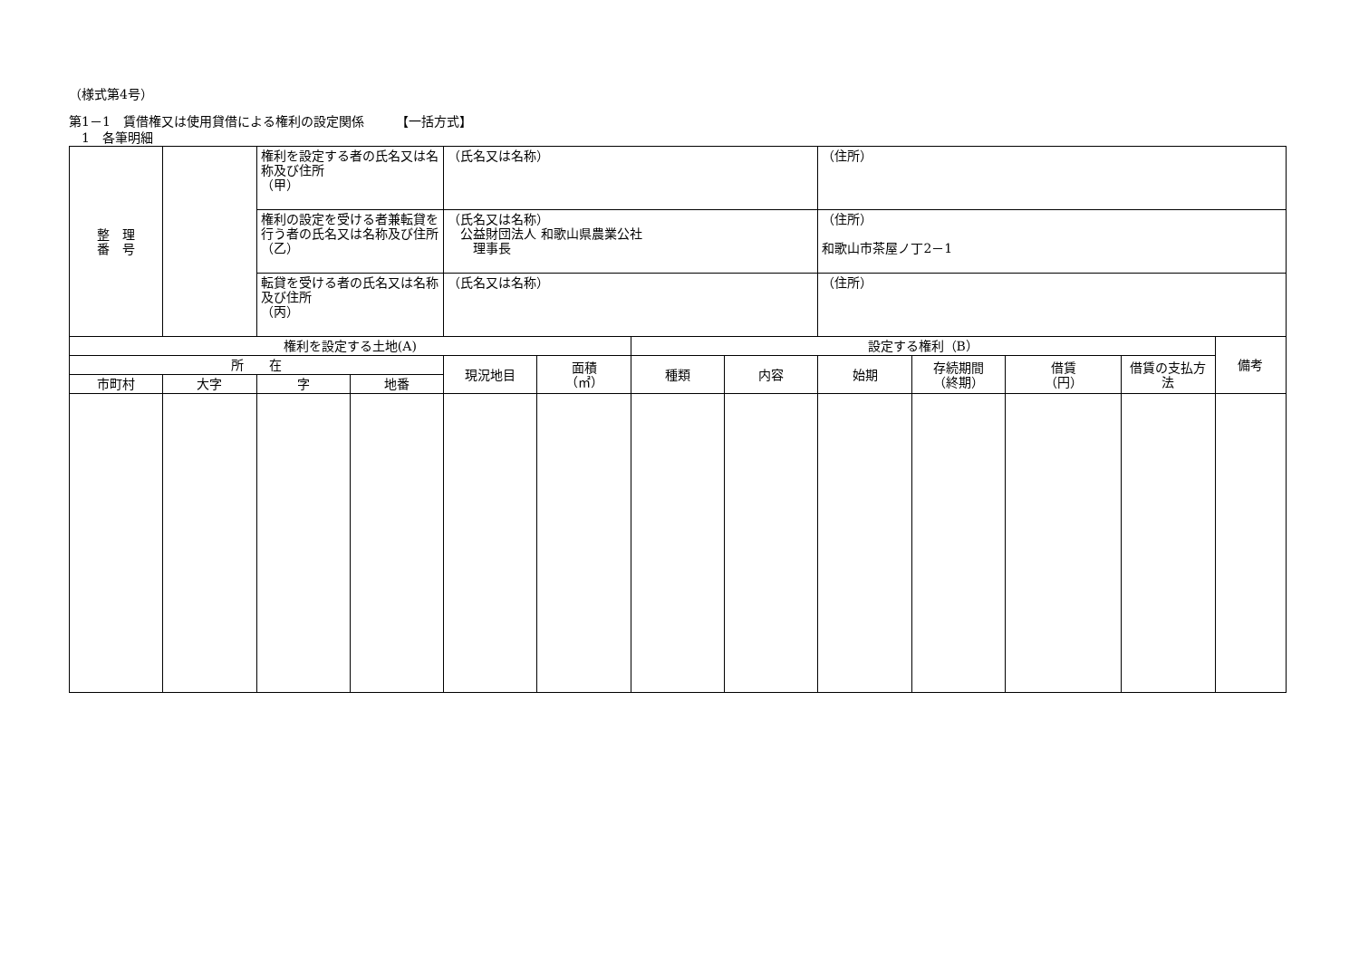（様式第4号）
第1－1　賃借権又は使用貸借による権利の設定関係　　　【一括方式】
　1　各筆明細
| 整 理 番 号 | | 権利を設定する者の氏名又は名称及び住所 （甲） | | （氏名又は名称） | | | | （住所） | | | | |
| | | 権利の設定を受ける者兼転貸を行う者の氏名又は名称及び住所（乙） | | （氏名又は名称） 公益財団法人 和歌山県農業公社 理事長 | | | | （住所） 和歌山市茶屋ノ丁2－1 | | | | |
| | | 転貸を受ける者の氏名又は名称及び住所 （丙） | | （氏名又は名称） | | | | （住所） | | | | |
| 権利を設定する土地(A) | | | | | | 設定する権利（B） | | | | | | 備考 |
| 所 在 | | | | 現況地目 | 面積 （㎡） | 種類 | 内容 | 始期 | 存続期間 （終期） | 借賃 （円） | 借賃の支払方法 | |
| 市町村 | 大字 | 字 | 地番 | | | | | | | | | |